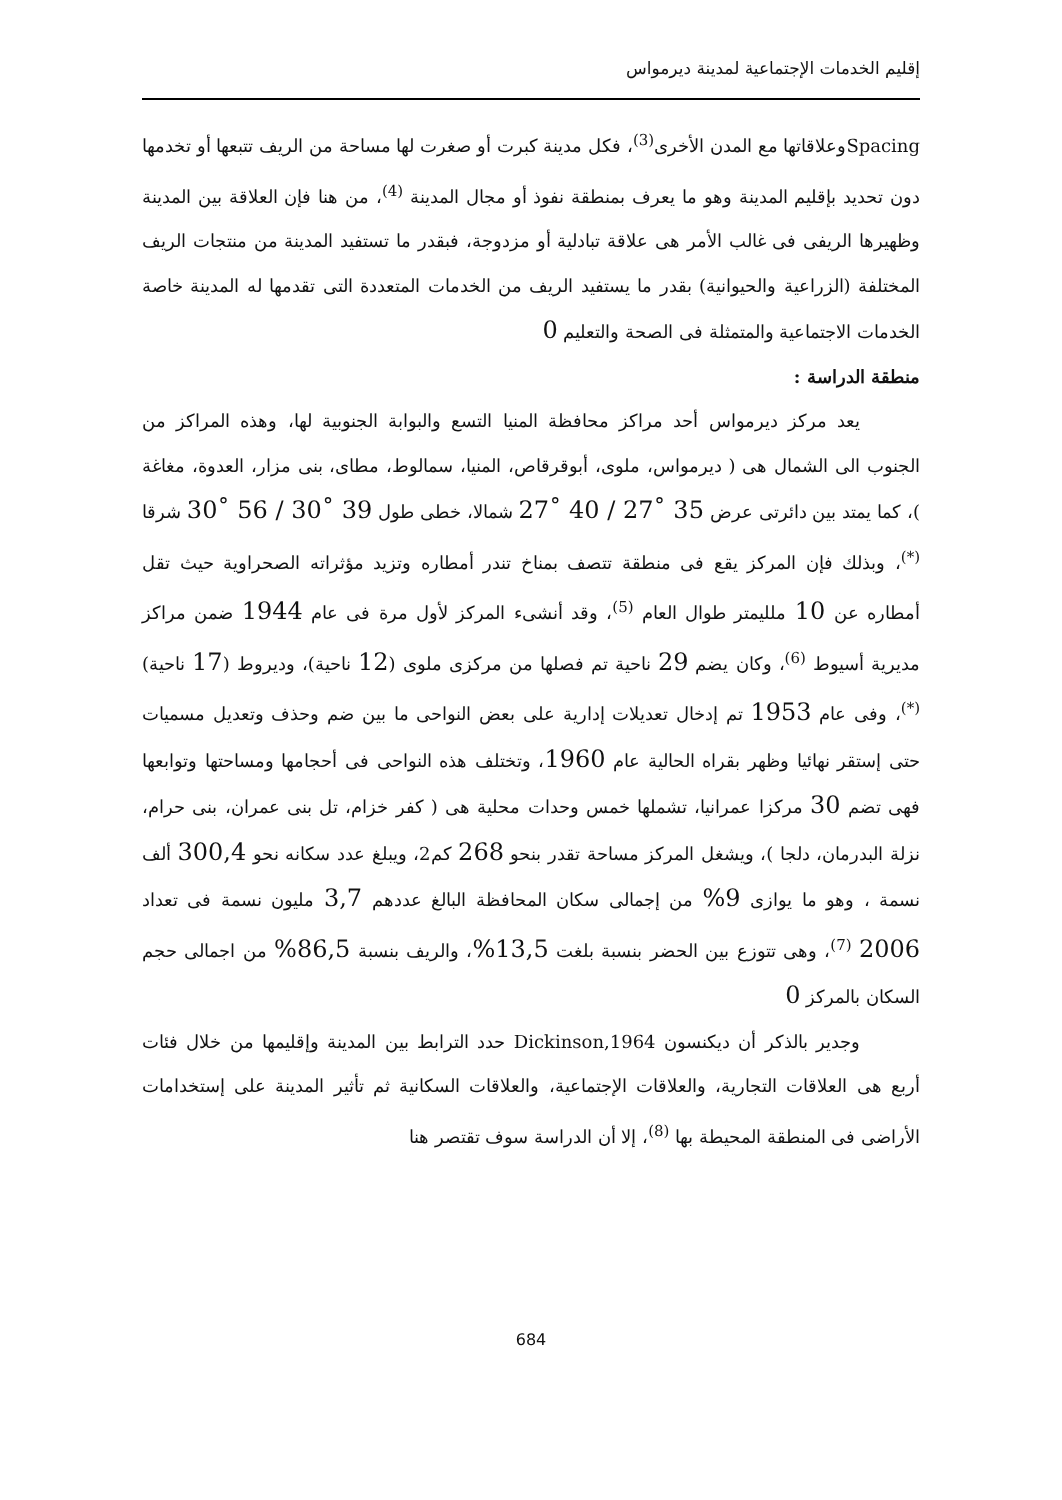إقليم الخدمات الإجتماعية لمدينة ديرمواس
Spacingوعلاقاتها مع المدن الأخرى<sup>(3)</sup>، فكل مدينة كبرت أو صغرت لها مساحة من الريف تتبعها أو تخدمها دون تحديد بإقليم المدينة وهو ما يعرف بمنطقة نفوذ أو مجال المدينة <sup>(4)</sup>، من هنا فإن العلاقة بين المدينة وظهيرها الريفى فى غالب الأمر هى علاقة تبادلية أو مزدوجة، فبقدر ما تستفيد المدينة من منتجات الريف المختلفة (الزراعية والحيوانية) بقدر ما يستفيد الريف من الخدمات المتعددة التى تقدمها له المدينة خاصة الخدمات الاجتماعية والمتمثلة فى الصحة والتعليم 0
منطقة الدراسة :
يعد مركز ديرمواس أحد مراكز محافظة المنيا التسع والبوابة الجنوبية لها، وهذه المراكز من الجنوب الى الشمال هى ( ديرمواس، ملوى، أبوقرقاص، المنيا، سمالوط، مطاى، بنى مزار، العدوة، مغاغة )، كما يمتد بين دائرتى عرض 35 ˚27 / 40 ˚27 شمالا، خطى طول 39 ˚30 / 56 ˚30 شرقا <sup>(*)</sup>، وبذلك فإن المركز يقع فى منطقة تتصف بمناخ تندر أمطاره وتزيد مؤثراته الصحراوية حيث تقل أمطاره عن 10 ملليمتر طوال العام <sup>(5)</sup>، وقد أنشىء المركز لأول مرة فى عام 1944 ضمن مراكز مديرية أسيوط <sup>(6)</sup>، وكان يضم 29 ناحية تم فصلها من مركزى ملوى (12 ناحية)، وديروط (17 ناحية) <sup>(*)</sup>، وفى عام 1953 تم إدخال تعديلات إدارية على بعض النواحى ما بين ضم وحذف وتعديل مسميات حتى إستقر نهائيا وظهر بقراه الحالية عام 1960، وتختلف هذه النواحى فى أحجامها ومساحتها وتوابعها فهى تضم 30 مركزا عمرانيا، تشملها خمس وحدات محلية هى ( كفر خزام، تل بنى عمران، بنى حرام، نزلة البدرمان، دلجا )، ويشغل المركز مساحة تقدر بنحو 268 كم2، ويبلغ عدد سكانه نحو 300,4 ألف نسمة ، وهو ما يوازى 9% من إجمالى سكان المحافظة البالغ عددهم 3,7 مليون نسمة فى تعداد 2006 <sup>(7)</sup>، وهى تتوزع بين الحضر بنسبة بلغت 13,5%، والريف بنسبة 86,5% من اجمالى حجم السكان بالمركز 0
وجدير بالذكر أن ديكنسون Dickinson,1964 حدد الترابط بين المدينة وإقليمها من خلال فئات أربع هى العلاقات التجارية، والعلاقات الإجتماعية، والعلاقات السكانية ثم تأثير المدينة على إستخدامات الأراضى فى المنطقة المحيطة بها <sup>(8)</sup>، إلا أن الدراسة سوف تقتصر هنا
684